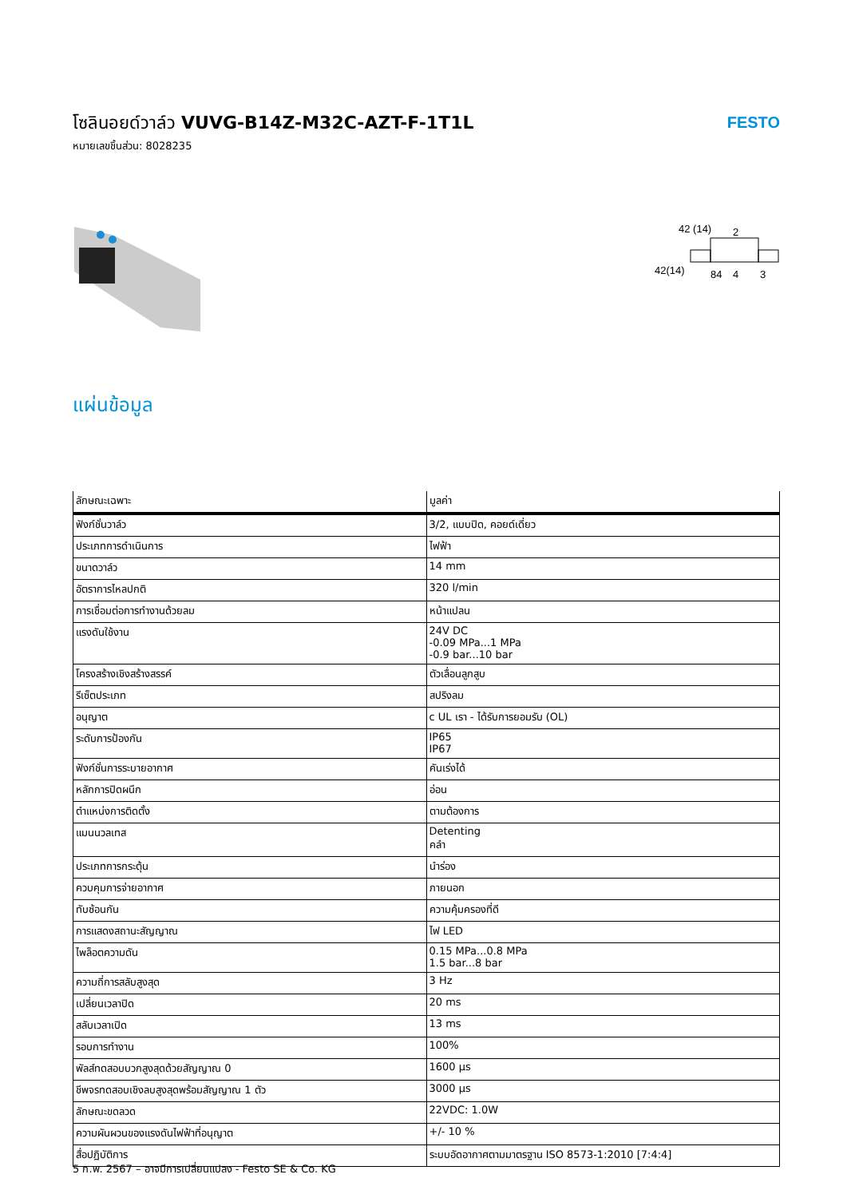โซลินอยด์วาล์ว VUVG-B14Z-M32C-AZT-F-1T1L
หมายเลขชิ้นส่วน: 8028235
FESTO
42 (14)
2
42(14)
84
4
3
แผ่นข้อมูล
| ลักษณะเฉพาะ | มูลค่า |
| --- | --- |
| ฟังก์ชั่นวาล์ว | 3/2, แบบปิด, คอยด์เดี่ยว |
| ประเภทการดำเนินการ | ไฟฟ้า |
| ขนาดวาล์ว | 14 mm |
| อัตราการไหลปกติ | 320 l/min |
| การเชื่อมต่อการทำงานด้วยลม | หน้าแปลน |
| แรงดันใช้งาน | 24V DC -0.09 MPa...1 MPa -0.9 bar...10 bar |
| โครงสร้างเชิงสร้างสรรค์ | ตัวเลื่อนลูกสูบ |
| รีเซ็ตประเภท | สปริงลม |
| อนุญาต | c UL เรา - ได้รับการยอมรับ (OL) |
| ระดับการป้องกัน | IP65 IP67 |
| ฟังก์ชั่นการระบายอากาศ | คันเร่งได้ |
| หลักการปิดผนึก | อ่อน |
| ตำแหน่งการติดตั้ง | ตามต้องการ |
| แมนนวลเทส | Detenting คลำ |
| ประเภทการกระตุ้น | นำร่อง |
| ควบคุมการจ่ายอากาศ | ภายนอก |
| ทับซ้อนกัน | ความคุ้มครองที่ดี |
| การแสดงสถานะสัญญาณ | ไฟ LED |
| ไพล็อตความดัน | 0.15 MPa...0.8 MPa 1.5 bar...8 bar |
| ความถี่การสลับสูงสุด | 3 Hz |
| เปลี่ยนเวลาปิด | 20 ms |
| สลับเวลาเปิด | 13 ms |
| รอบการทำงาน | 100% |
| พัลส์ทดสอบบวกสูงสุดด้วยสัญญาณ 0 | 1600 µs |
| ชีพจรทดสอบเชิงลบสูงสุดพร้อมสัญญาณ 1 ตัว | 3000 µs |
| ลักษณะขดลวด | 22VDC: 1.0W |
| ความผันผวนของแรงดันไฟฟ้าที่อนุญาต | +/- 10 % |
| สื่อปฏิบัติการ | ระบบอัดอากาศตามมาตรฐาน ISO 8573-1:2010 [7:4:4] |
5 ก.พ. 2567 – อาจมีการเปลี่ยนแปลง - Festo SE & Co. KG